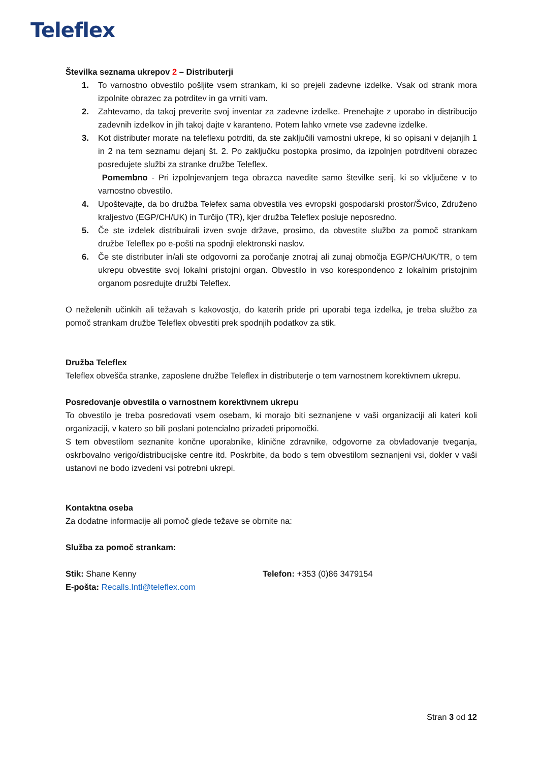Teleflex
Številka seznama ukrepov 2 – Distributerji
1. To varnostno obvestilo pošljite vsem strankam, ki so prejeli zadevne izdelke. Vsak od strank mora izpolnite obrazec za potrditev in ga vrniti vam.
2. Zahtevamo, da takoj preverite svoj inventar za zadevne izdelke. Prenehajte z uporabo in distribucijo zadevnih izdelkov in jih takoj dajte v karanteno. Potem lahko vrnete vse zadevne izdelke.
3. Kot distributer morate na teleflexu potrditi, da ste zaključili varnostni ukrepe, ki so opisani v dejanjih 1 in 2 na tem seznamu dejanj št. 2. Po zaključku postopka prosimo, da izpolnjen potrditveni obrazec posredujete službi za stranke družbe Teleflex.
Pomembno - Pri izpolnjevanjem tega obrazca navedite samo številke serij, ki so vključene v to varnostno obvestilo.
4. Upoštevajte, da bo družba Telefex sama obvestila ves evropski gospodarski prostor/Švico, Združeno kraljestvo (EGP/CH/UK) in Turčijo (TR), kjer družba Teleflex posluje neposredno.
5. Če ste izdelek distribuirali izven svoje države, prosimo, da obvestite službo za pomoč strankam družbe Teleflex po e-pošti na spodnji elektronski naslov.
6. Če ste distributer in/ali ste odgovorni za poročanje znotraj ali zunaj območja EGP/CH/UK/TR, o tem ukrepu obvestite svoj lokalni pristojni organ. Obvestilo in vso korespondenco z lokalnim pristojnim organom posredujte družbi Teleflex.
O neželenih učinkih ali težavah s kakovostjo, do katerih pride pri uporabi tega izdelka, je treba službo za pomoč strankam družbe Teleflex obvestiti prek spodnjih podatkov za stik.
Družba Teleflex
Teleflex obvešča stranke, zaposlene družbe Teleflex in distributerje o tem varnostnem korektivnem ukrepu.
Posredovanje obvestila o varnostnem korektivnem ukrepu
To obvestilo je treba posredovati vsem osebam, ki morajo biti seznanjene v vaši organizaciji ali kateri koli organizaciji, v katero so bili poslani potencialno prizadeti pripomočki.
S tem obvestilom seznanite končne uporabnike, klinične zdravnike, odgovorne za obvladovanje tveganja, oskrbovalno verigo/distribucijske centre itd. Poskrbite, da bodo s tem obvestilom seznanjeni vsi, dokler v vaši ustanovi ne bodo izvedeni vsi potrebni ukrepi.
Kontaktna oseba
Za dodatne informacije ali pomoč glede težave se obrnite na:
Služba za pomoč strankam:
Stik: Shane Kenny Telefon: +353 (0)86 3479154
E-pošta: Recalls.Intl@teleflex.com
Stran 3 od 12